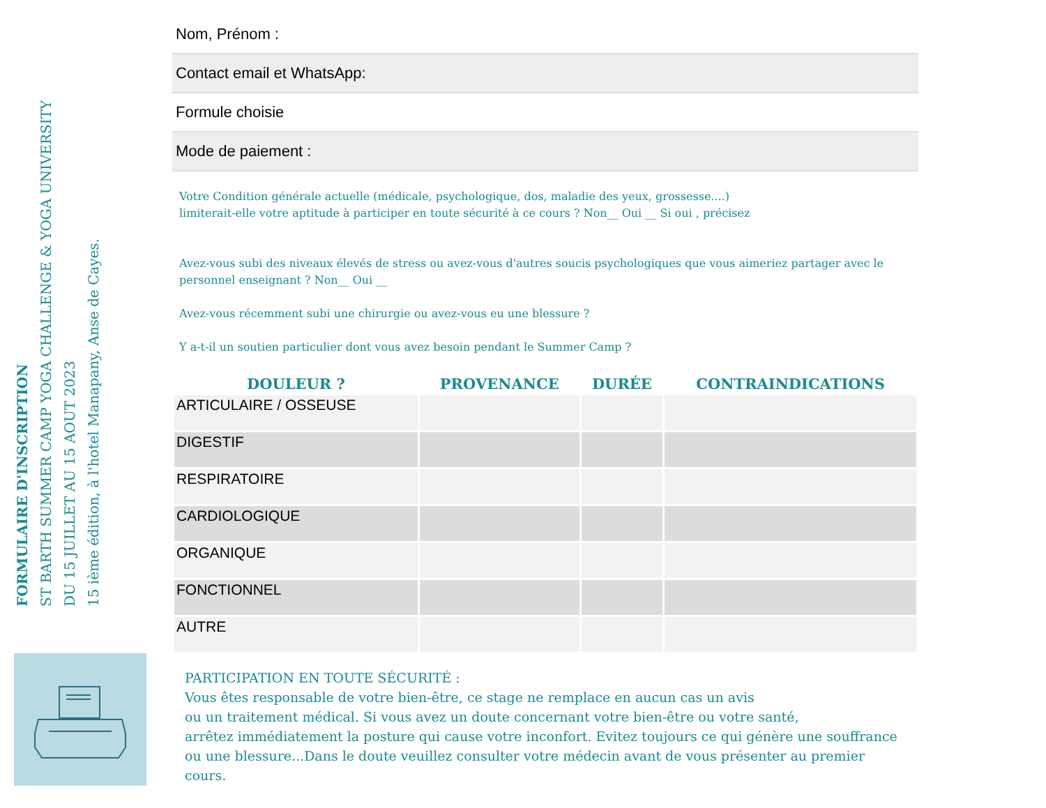FORMULAIRE D'INSCRIPTION
ST BARTH SUMMER CAMP YOGA CHALLENGE & YOGA UNIVERSITY
DU 15 JUILLET AU 15 AOUT 2023
15 ième édition, à l'hotel Manapany, Anse de Cayes.
Nom, Prénom :
Contact email et WhatsApp:
Formule choisie
Mode de paiement :
Votre Condition générale actuelle (médicale, psychologique, dos, maladie des yeux, grossesse....)
limiterait-elle votre aptitude à participer en toute sécurité à ce cours ? Non__ Oui __ Si oui , précisez
Avez-vous subi des niveaux élevés de stress ou avez-vous d'autres soucis psychologiques que vous aimeriez partager avec le personnel enseignant ? Non__ Oui __
Avez-vous récemment subi une chirurgie ou avez-vous eu une blessure ?
Y a-t-il un soutien particulier dont vous avez besoin pendant le Summer Camp ?
| DOULEUR ? | PROVENANCE | DURÉE | CONTRAINDICATIONS |
| --- | --- | --- | --- |
| ARTICULAIRE / OSSEUSE | | | |
| DIGESTIF | | | |
| RESPIRATOIRE | | | |
| CARDIOLOGIQUE | | | |
| ORGANIQUE | | | |
| FONCTIONNEL | | | |
| AUTRE | | | |
PARTICIPATION EN TOUTE SÉCURITÉ :
Vous êtes responsable de votre bien-être, ce stage ne remplace en aucun cas un avis
ou un traitement médical. Si vous avez un doute concernant votre bien-être ou votre santé,
arrêtez immédiatement la posture qui cause votre inconfort. Evitez toujours ce qui génère une souffrance
ou une blessure...Dans le doute veuillez consulter votre médecin avant de vous présenter au premier cours.